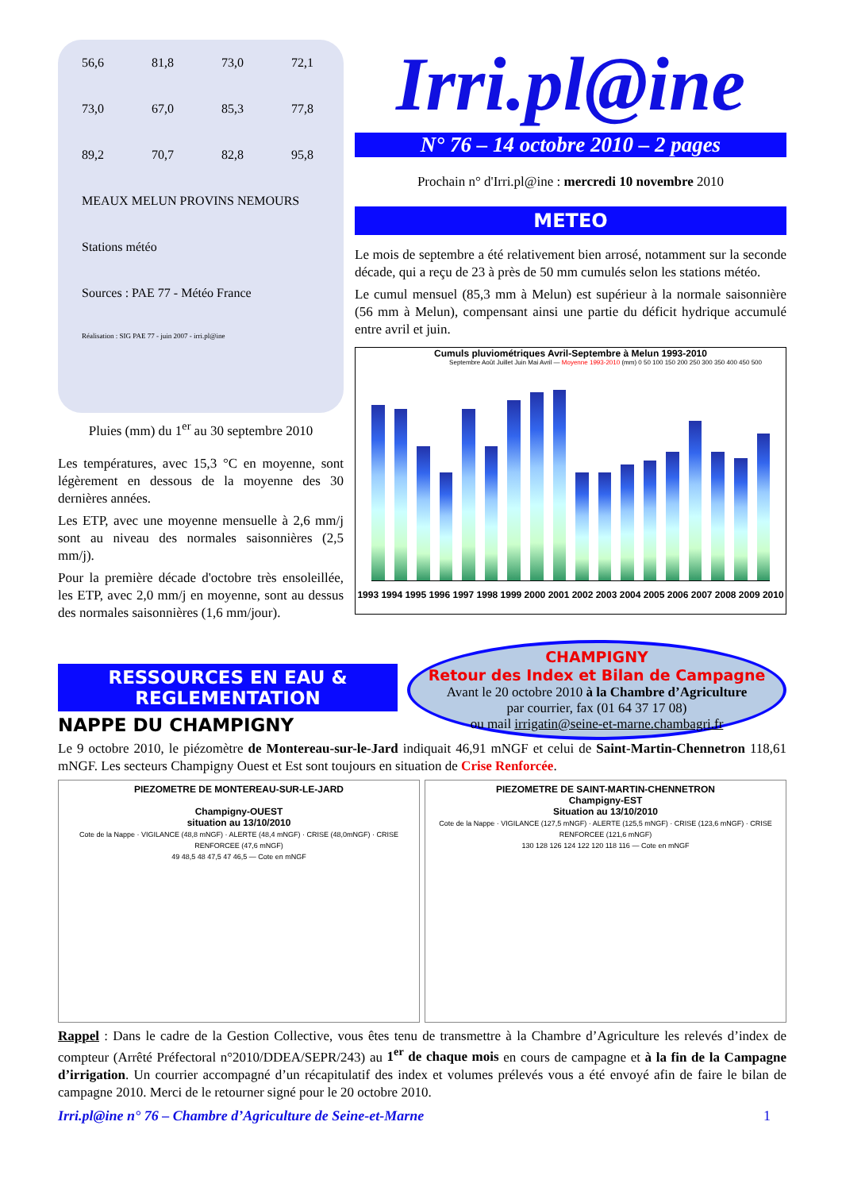56,6 81,8 73,0 72,1 73,0 67,0 85,3 77,8 89,2 70,7 82,8 95,8
MEAUX MELUN PROVINS NEMOURS
Stations météo
Sources : PAE 77 - Météo France Réalisation : SIG PAE 77 - juin 2007 - irri.pl@ine
Pluies (mm) du 1<sup>er</sup> au 30 septembre 2010
Les températures, avec 15,3 °C en moyenne, sont légèrement en dessous de la moyenne des 30 dernières années.
Les ETP, avec une moyenne mensuelle à 2,6 mm/j sont au niveau des normales saisonnières (2,5 mm/j).
Pour la première décade d'octobre très ensoleillée, les ETP, avec 2,0 mm/j en moyenne, sont au dessus des normales saisonnières (1,6 mm/jour).
Irri.pl@ine
N° 76 – 14 octobre 2010 – 2 pages
Prochain n° d'Irri.pl@ine : mercredi 10 novembre 2010
METEO
Le mois de septembre a été relativement bien arrosé, notamment sur la seconde décade, qui a reçu de 23 à près de 50 mm cumulés selon les stations météo.
Le cumul mensuel (85,3 mm à Melun) est supérieur à la normale saisonnière (56 mm à Melun), compensant ainsi une partie du déficit hydrique accumulé entre avril et juin.
Cumuls pluviométriques Avril-Septembre à Melun 1993-2010
Septembre Août Juillet Juin Mai Avril — Moyenne 1993-2010 (mm) 0 50 100 150 200 250 300 350 400 450 500
1993 1994 1995 1996 1997 1998 1999 2000 2001 2002 2003 2004 2005 2006 2007 2008 2009 2010
RESSOURCES EN EAU & REGLEMENTATION
NAPPE DU CHAMPIGNY
CHAMPIGNY
Retour des Index et Bilan de Campagne
Avant le 20 octobre 2010 à la Chambre d’Agriculture
par courrier, fax (01 64 37 17 08)
ou mail irrigatin@seine-et-marne.chambagri.fr
Le 9 octobre 2010, le piézomètre de Montereau-sur-le-Jard indiquait 46,91 mNGF et celui de Saint-Martin-Chennetron 118,61 mNGF. Les secteurs Champigny Ouest et Est sont toujours en situation de Crise Renforcée.
PIEZOMETRE DE MONTEREAU-SUR-LE-JARD
Champigny-OUEST
situation au 13/10/2010
Cote de la Nappe · VIGILANCE (48,8 mNGF) · ALERTE (48,4 mNGF) · CRISE (48,0mNGF) · CRISE RENFORCEE (47,6 mNGF)
49 48,5 48 47,5 47 46,5 — Cote en mNGF
PIEZOMETRE DE SAINT-MARTIN-CHENNETRON
Champigny-EST
Situation au 13/10/2010
Cote de la Nappe · VIGILANCE (127,5 mNGF) · ALERTE (125,5 mNGF) · CRISE (123,6 mNGF) · CRISE RENFORCEE (121,6 mNGF)
130 128 126 124 122 120 118 116 — Cote en mNGF
Rappel : Dans le cadre de la Gestion Collective, vous êtes tenu de transmettre à la Chambre d’Agriculture les relevés d’index de compteur (Arrêté Préfectoral n°2010/DDEA/SEPR/243) au 1<sup>er</sup> de chaque mois en cours de campagne et à la fin de la Campagne d’irrigation. Un courrier accompagné d’un récapitulatif des index et volumes prélevés vous a été envoyé afin de faire le bilan de campagne 2010. Merci de le retourner signé pour le 20 octobre 2010.
Irri.pl@ine n° 76 – Chambre d’Agriculture de Seine-et-Marne 1